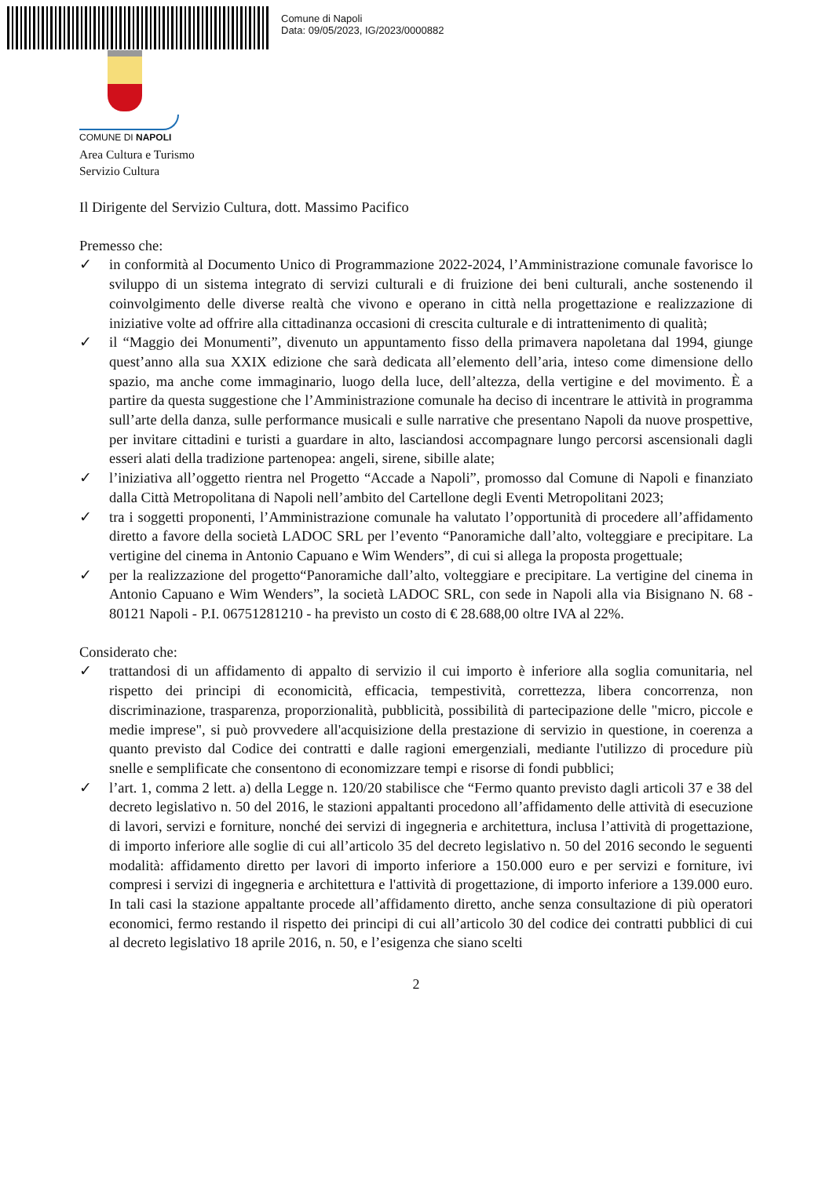Comune di Napoli
Data: 09/05/2023, IG/2023/0000882
COMUNE DI NAPOLI
Area Cultura e Turismo
Servizio Cultura
Il Dirigente del Servizio Cultura, dott. Massimo Pacifico
Premesso che:
✓ in conformità al Documento Unico di Programmazione 2022-2024, l’Amministrazione comunale favorisce lo sviluppo di un sistema integrato di servizi culturali e di fruizione dei beni culturali, anche sostenendo il coinvolgimento delle diverse realtà che vivono e operano in città nella progettazione e realizzazione di iniziative volte ad offrire alla cittadinanza occasioni di crescita culturale e di intrattenimento di qualità;
✓ il “Maggio dei Monumenti”, divenuto un appuntamento fisso della primavera napoletana dal 1994, giunge quest’anno alla sua XXIX edizione che sarà dedicata all’elemento dell’aria, inteso come dimensione dello spazio, ma anche come immaginario, luogo della luce, dell’altezza, della vertigine e del movimento. È a partire da questa suggestione che l’Amministrazione comunale ha deciso di incentrare le attività in programma sull’arte della danza, sulle performance musicali e sulle narrative che presentano Napoli da nuove prospettive, per invitare cittadini e turisti a guardare in alto, lasciandosi accompagnare lungo percorsi ascensionali dagli esseri alati della tradizione partenopea: angeli, sirene, sibille alate;
✓ l’iniziativa all’oggetto rientra nel Progetto “Accade a Napoli”, promosso dal Comune di Napoli e finanziato dalla Città Metropolitana di Napoli nell’ambito del Cartellone degli Eventi Metropolitani 2023;
✓ tra i soggetti proponenti, l’Amministrazione comunale ha valutato l’opportunità di procedere all’affidamento diretto a favore della società LADOC SRL per l’evento “Panoramiche dall’alto, volteggiare e precipitare. La vertigine del cinema in Antonio Capuano e Wim Wenders”, di cui si allega la proposta progettuale;
✓ per la realizzazione del progetto“Panoramiche dall’alto, volteggiare e precipitare. La vertigine del cinema in Antonio Capuano e Wim Wenders”, la società LADOC SRL, con sede in Napoli alla via Bisignano N. 68 - 80121 Napoli - P.I. 06751281210 - ha previsto un costo di € 28.688,00 oltre IVA al 22%.
Considerato che:
✓ trattandosi di un affidamento di appalto di servizio il cui importo è inferiore alla soglia comunitaria, nel rispetto dei principi di economicità, efficacia, tempestività, correttezza, libera concorrenza, non discriminazione, trasparenza, proporzionalità, pubblicità, possibilità di partecipazione delle "micro, piccole e medie imprese", si può provvedere all'acquisizione della prestazione di servizio in questione, in coerenza a quanto previsto dal Codice dei contratti e dalle ragioni emergenziali, mediante l'utilizzo di procedure più snelle e semplificate che consentono di economizzare tempi e risorse di fondi pubblici;
✓ l’art. 1, comma 2 lett. a) della Legge n. 120/20 stabilisce che “Fermo quanto previsto dagli articoli 37 e 38 del decreto legislativo n. 50 del 2016, le stazioni appaltanti procedono all’affidamento delle attività di esecuzione di lavori, servizi e forniture, nonché dei servizi di ingegneria e architettura, inclusa l’attività di progettazione, di importo inferiore alle soglie di cui all’articolo 35 del decreto legislativo n. 50 del 2016 secondo le seguenti modalità: affidamento diretto per lavori di importo inferiore a 150.000 euro e per servizi e forniture, ivi compresi i servizi di ingegneria e architettura e l'attività di progettazione, di importo inferiore a 139.000 euro. In tali casi la stazione appaltante procede all’affidamento diretto, anche senza consultazione di più operatori economici, fermo restando il rispetto dei principi di cui all’articolo 30 del codice dei contratti pubblici di cui al decreto legislativo 18 aprile 2016, n. 50, e l’esigenza che siano scelti
2